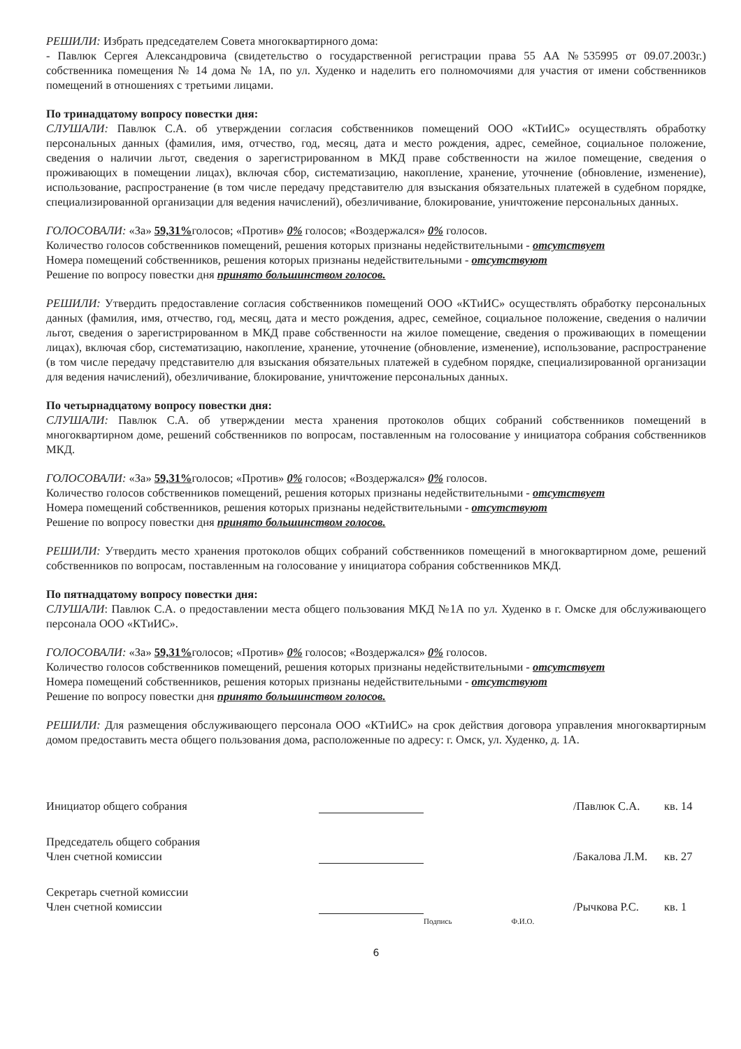РЕШИЛИ: Избрать председателем Совета многоквартирного дома:
- Павлюк Сергея Александровича (свидетельство о государственной регистрации права 55 АА №535995 от 09.07.2003г.) собственника помещения № 14 дома № 1А, по ул. Худенко и наделить его полномочиями для участия от имени собственников помещений в отношениях с третьими лицами.
По тринадцатому вопросу повестки дня:
СЛУШАЛИ: Павлюк С.А. об утверждении согласия собственников помещений ООО «КТиИС» осуществлять обработку персональных данных (фамилия, имя, отчество, год, месяц, дата и место рождения, адрес, семейное, социальное положение, сведения о наличии льгот, сведения о зарегистрированном в МКД праве собственности на жилое помещение, сведения о проживающих в помещении лицах), включая сбор, систематизацию, накопление, хранение, уточнение (обновление, изменение), использование, распространение (в том числе передачу представителю для взыскания обязательных платежей в судебном порядке, специализированной организации для ведения начислений), обезличивание, блокирование, уничтожение персональных данных.
ГОЛОСОВАЛИ: «За» 59,31% голосов; «Против» 0% голосов; «Воздержался» 0% голосов.
Количество голосов собственников помещений, решения которых признаны недействительными - отсутствует
Номера помещений собственников, решения которых признаны недействительными - отсутствуют
Решение по вопросу повестки дня принято большинством голосов.
РЕШИЛИ: Утвердить предоставление согласия собственников помещений ООО «КТиИС» осуществлять обработку персональных данных (фамилия, имя, отчество, год, месяц, дата и место рождения, адрес, семейное, социальное положение, сведения о наличии льгот, сведения о зарегистрированном в МКД праве собственности на жилое помещение, сведения о проживающих в помещении лицах), включая сбор, систематизацию, накопление, хранение, уточнение (обновление, изменение), использование, распространение (в том числе передачу представителю для взыскания обязательных платежей в судебном порядке, специализированной организации для ведения начислений), обезличивание, блокирование, уничтожение персональных данных.
По четырнадцатому вопросу повестки дня:
СЛУШАЛИ: Павлюк С.А. об утверждении места хранения протоколов общих собраний собственников помещений в многоквартирном доме, решений собственников по вопросам, поставленным на голосование у инициатора собрания собственников МКД.
ГОЛОСОВАЛИ: «За» 59,31% голосов; «Против» 0% голосов; «Воздержался» 0% голосов.
Количество голосов собственников помещений, решения которых признаны недействительными - отсутствует
Номера помещений собственников, решения которых признаны недействительными - отсутствуют
Решение по вопросу повестки дня принято большинством голосов.
РЕШИЛИ: Утвердить место хранения протоколов общих собраний собственников помещений в многоквартирном доме, решений собственников по вопросам, поставленным на голосование у инициатора собрания собственников МКД.
По пятнадцатому вопросу повестки дня:
СЛУШАЛИ: Павлюк С.А. о предоставлении места общего пользования МКД №1А по ул. Худенко в г. Омске для обслуживающего персонала ООО «КТиИС».
ГОЛОСОВАЛИ: «За» 59,31% голосов; «Против» 0% голосов; «Воздержался» 0% голосов.
Количество голосов собственников помещений, решения которых признаны недействительными - отсутствует
Номера помещений собственников, решения которых признаны недействительными - отсутствуют
Решение по вопросу повестки дня принято большинством голосов.
РЕШИЛИ: Для размещения обслуживающего персонала ООО «КТиИС» на срок действия договора управления многоквартирным домом предоставить места общего пользования дома, расположенные по адресу: г. Омск, ул. Худенко, д. 1А.
Инициатор общего собрания
/Павлюк С.А.
кв. 14
Председатель общего собрания
Член счетной комиссии
/Бакалова Л.М.
кв. 27
Секретарь счетной комиссии
Член счетной комиссии
/Рычкова Р.С.
кв. 1
Подпись Ф.И.О.
6